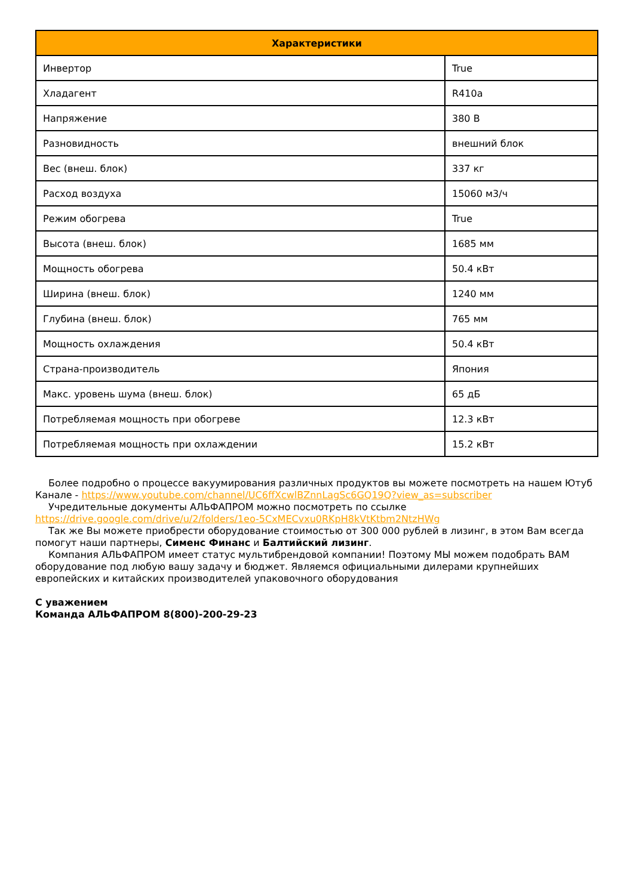| Характеристики | |
| --- | --- |
| Инвертор | True |
| Хладагент | R410a |
| Напряжение | 380 В |
| Разновидность | внешний блок |
| Вес (внеш. блок) | 337 кг |
| Расход воздуха | 15060 м3/ч |
| Режим обогрева | True |
| Высота (внеш. блок) | 1685 мм |
| Мощность обогрева | 50.4 кВт |
| Ширина (внеш. блок) | 1240 мм |
| Глубина (внеш. блок) | 765 мм |
| Мощность охлаждения | 50.4 кВт |
| Страна-производитель | Япония |
| Макс. уровень шума (внеш. блок) | 65 дБ |
| Потребляемая мощность при обогреве | 12.3 кВт |
| Потребляемая мощность при охлаждении | 15.2 кВт |
Более подробно о процессе вакуумирования различных продуктов вы можете посмотреть на нашем Ютуб Канале - https://www.youtube.com/channel/UC6ffXcwlBZnnLagSc6GQ19Q?view_as=subscriber
Учредительные документы АЛЬФАПРОМ можно посмотреть по ссылке https://drive.google.com/drive/u/2/folders/1eo-5CxMECvxu0RKpH8kVtKtbm2NtzHWg
Так же Вы можете приобрести оборудование стоимостью от 300 000 рублей в лизинг, в этом Вам всегда помогут наши партнеры, Сименс Финанс и Балтийский лизинг.
Компания АЛЬФАПРОМ имеет статус мультибрендовой компании! Поэтому МЫ можем подобрать ВАМ оборудование под любую вашу задачу и бюджет. Являемся официальными дилерами крупнейших европейских и китайских производителей упаковочного оборудования
С уважением
Команда АЛЬФАПРОМ 8(800)-200-29-23